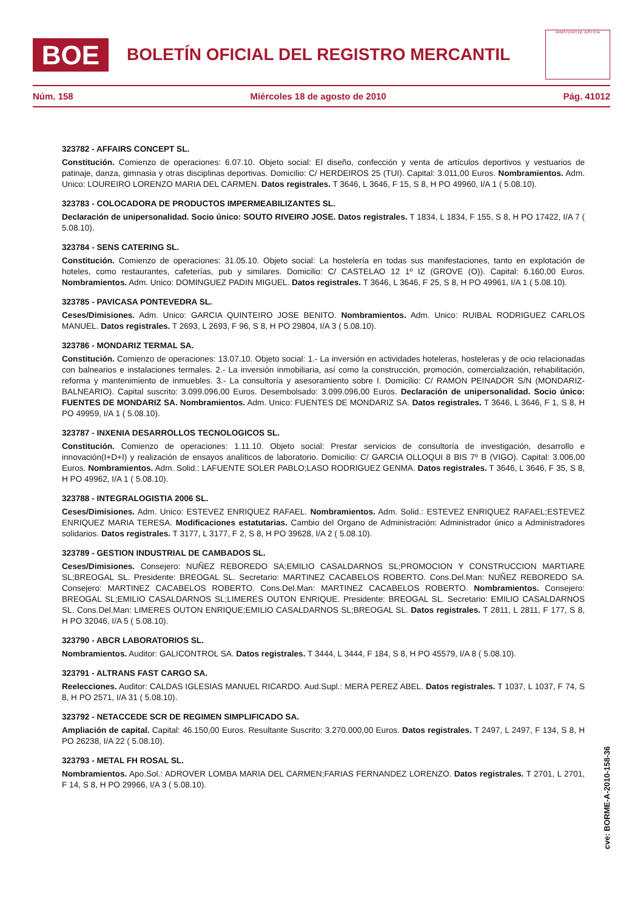BOE
BOLETÍN OFICIAL DEL REGISTRO MERCANTIL
MINISTERIO DE JUSTICIA
Núm. 158 Miércoles 18 de agosto de 2010 Pág. 41012
323782 - AFFAIRS CONCEPT SL.
Constitución. Comienzo de operaciones: 6.07.10. Objeto social: El diseño, confección y venta de artículos deportivos y vestuarios de patinaje, danza, gimnasia y otras disciplinas deportivas. Domicilio: C/ HERDEIROS 25 (TUI). Capital: 3.011,00 Euros. Nombramientos. Adm. Unico: LOUREIRO LORENZO MARIA DEL CARMEN. Datos registrales. T 3646, L 3646, F 15, S 8, H PO 49960, I/A 1 ( 5.08.10).
323783 - COLOCADORA DE PRODUCTOS IMPERMEABILIZANTES SL.
Declaración de unipersonalidad. Socio único: SOUTO RIVEIRO JOSE. Datos registrales. T 1834, L 1834, F 155, S 8, H PO 17422, I/A 7 ( 5.08.10).
323784 - SENS CATERING SL.
Constitución. Comienzo de operaciones: 31.05.10. Objeto social: La hostelería en todas sus manifestaciones, tanto en explotación de hoteles, como restaurantes, cafeterías, pub y similares. Domicilio: C/ CASTELAO 12 1º IZ (GROVE (O)). Capital: 6.160,00 Euros. Nombramientos. Adm. Unico: DOMINGUEZ PADIN MIGUEL. Datos registrales. T 3646, L 3646, F 25, S 8, H PO 49961, I/A 1 ( 5.08.10).
323785 - PAVICASA PONTEVEDRA SL.
Ceses/Dimisiones. Adm. Unico: GARCIA QUINTEIRO JOSE BENITO. Nombramientos. Adm. Unico: RUIBAL RODRIGUEZ CARLOS MANUEL. Datos registrales. T 2693, L 2693, F 96, S 8, H PO 29804, I/A 3 ( 5.08.10).
323786 - MONDARIZ TERMAL SA.
Constitución. Comienzo de operaciones: 13.07.10. Objeto social: 1.- La inversión en actividades hoteleras, hosteleras y de ocio relacionadas con balnearios e instalaciones termales. 2.- La inversión inmobiliaria, así como la construcción, promoción, comercialización, rehabilitación, reforma y mantenimiento de inmuebles. 3.- La consultoría y asesoramiento sobre I. Domicilio: C/ RAMON PEINADOR S/N (MONDARIZ-BALNEARIO). Capital suscrito: 3.099.096,00 Euros. Desembolsado: 3.099.096,00 Euros. Declaración de unipersonalidad. Socio único: FUENTES DE MONDARIZ SA. Nombramientos. Adm. Unico: FUENTES DE MONDARIZ SA. Datos registrales. T 3646, L 3646, F 1, S 8, H PO 49959, I/A 1 ( 5.08.10).
323787 - INXENIA DESARROLLOS TECNOLOGICOS SL.
Constitución. Comienzo de operaciones: 1.11.10. Objeto social: Prestar servicios de consultoría de investigación, desarrollo e innovación(I+D+I) y realización de ensayos analíticos de laboratorio. Domicilio: C/ GARCIA OLLOQUI 8 BIS 7º B (VIGO). Capital: 3.006,00 Euros. Nombramientos. Adm. Solid.: LAFUENTE SOLER PABLO;LASO RODRIGUEZ GENMA. Datos registrales. T 3646, L 3646, F 35, S 8, H PO 49962, I/A 1 ( 5.08.10).
323788 - INTEGRALOGISTIA 2006 SL.
Ceses/Dimisiones. Adm. Unico: ESTEVEZ ENRIQUEZ RAFAEL. Nombramientos. Adm. Solid.: ESTEVEZ ENRIQUEZ RAFAEL;ESTEVEZ ENRIQUEZ MARIA TERESA. Modificaciones estatutarias. Cambio del Organo de Administración: Administrador único a Administradores solidarios. Datos registrales. T 3177, L 3177, F 2, S 8, H PO 39628, I/A 2 ( 5.08.10).
323789 - GESTION INDUSTRIAL DE CAMBADOS SL.
Ceses/Dimisiones. Consejero: NUÑEZ REBOREDO SA;EMILIO CASALDARNOS SL;PROMOCION Y CONSTRUCCION MARTIARE SL;BREOGAL SL. Presidente: BREOGAL SL. Secretario: MARTINEZ CACABELOS ROBERTO. Cons.Del.Man: NUÑEZ REBOREDO SA. Consejero: MARTINEZ CACABELOS ROBERTO. Cons.Del.Man: MARTINEZ CACABELOS ROBERTO. Nombramientos. Consejero: BREOGAL SL;EMILIO CASALDARNOS SL;LIMERES OUTON ENRIQUE. Presidente: BREOGAL SL. Secretario: EMILIO CASALDARNOS SL. Cons.Del.Man: LIMERES OUTON ENRIQUE;EMILIO CASALDARNOS SL;BREOGAL SL. Datos registrales. T 2811, L 2811, F 177, S 8, H PO 32046, I/A 5 ( 5.08.10).
323790 - ABCR LABORATORIOS SL.
Nombramientos. Auditor: GALICONTROL SA. Datos registrales. T 3444, L 3444, F 184, S 8, H PO 45579, I/A 8 ( 5.08.10).
323791 - ALTRANS FAST CARGO SA.
Reelecciones. Auditor: CALDAS IGLESIAS MANUEL RICARDO. Aud.Supl.: MERA PEREZ ABEL. Datos registrales. T 1037, L 1037, F 74, S 8, H PO 2571, I/A 31 ( 5.08.10).
323792 - NETACCEDE SCR DE REGIMEN SIMPLIFICADO SA.
Ampliación de capital. Capital: 46.150,00 Euros. Resultante Suscrito: 3.270.000,00 Euros. Datos registrales. T 2497, L 2497, F 134, S 8, H PO 26238, I/A 22 ( 5.08.10).
323793 - METAL FH ROSAL SL.
Nombramientos. Apo.Sol.: ADROVER LOMBA MARIA DEL CARMEN;FARIAS FERNANDEZ LORENZO. Datos registrales. T 2701, L 2701, F 14, S 8, H PO 29966, I/A 3 ( 5.08.10).
cve: BORME-A-2010-158-36